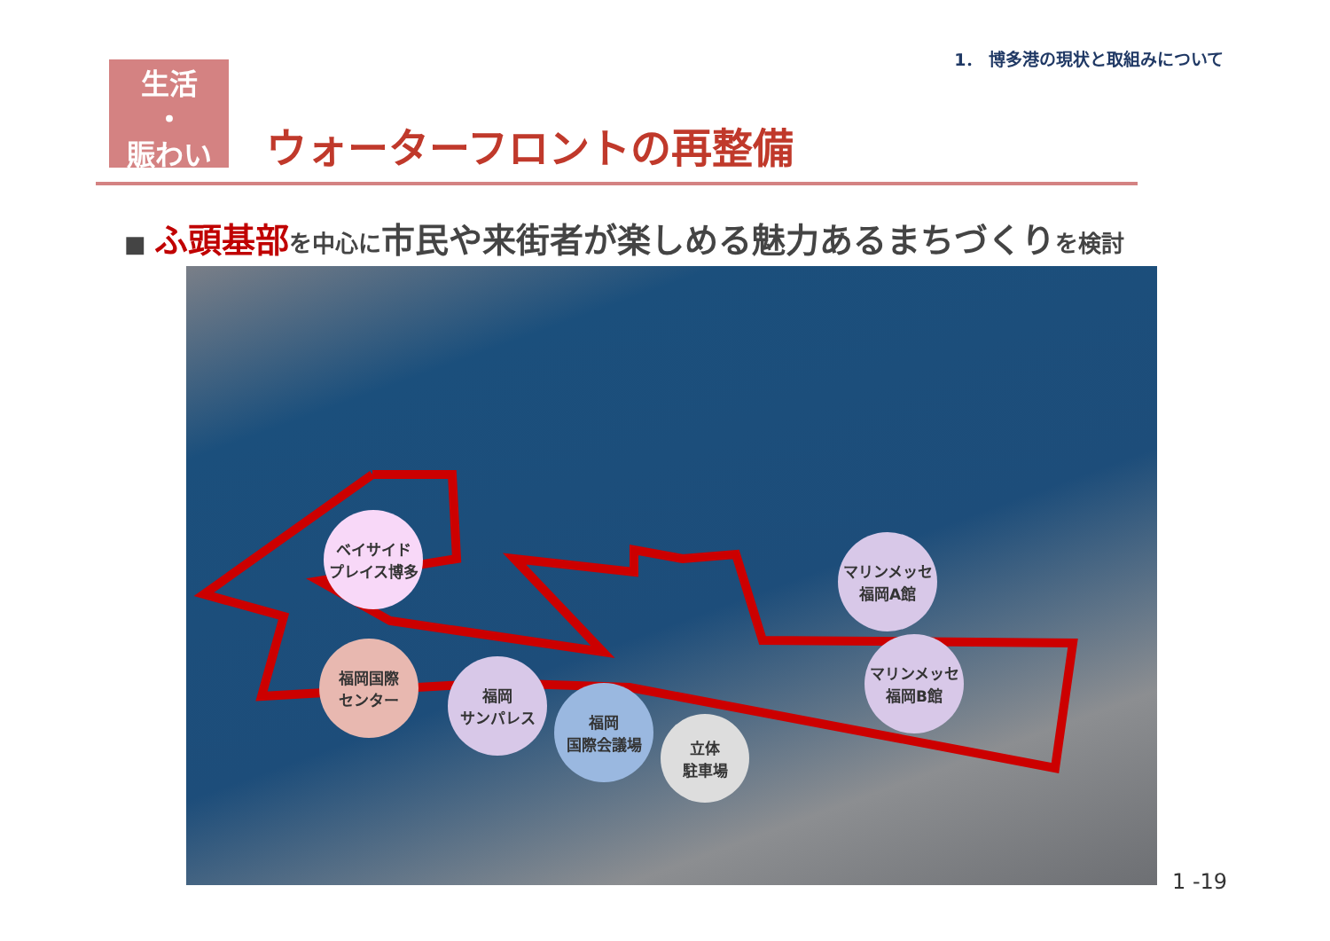1． 博多港の現状と取組みについて
生活
・
賑わい
ウォーターフロントの再整備
■ ふ頭基部を中心に市民や来街者が楽しめる魅力あるまちづくりを検討
ベイサイド
プレイス博多
マリンメッセ
福岡A館
マリンメッセ
福岡B館
福岡国際
センター
福岡
サンパレス
福岡
国際会議場
立体
駐車場
1 -19